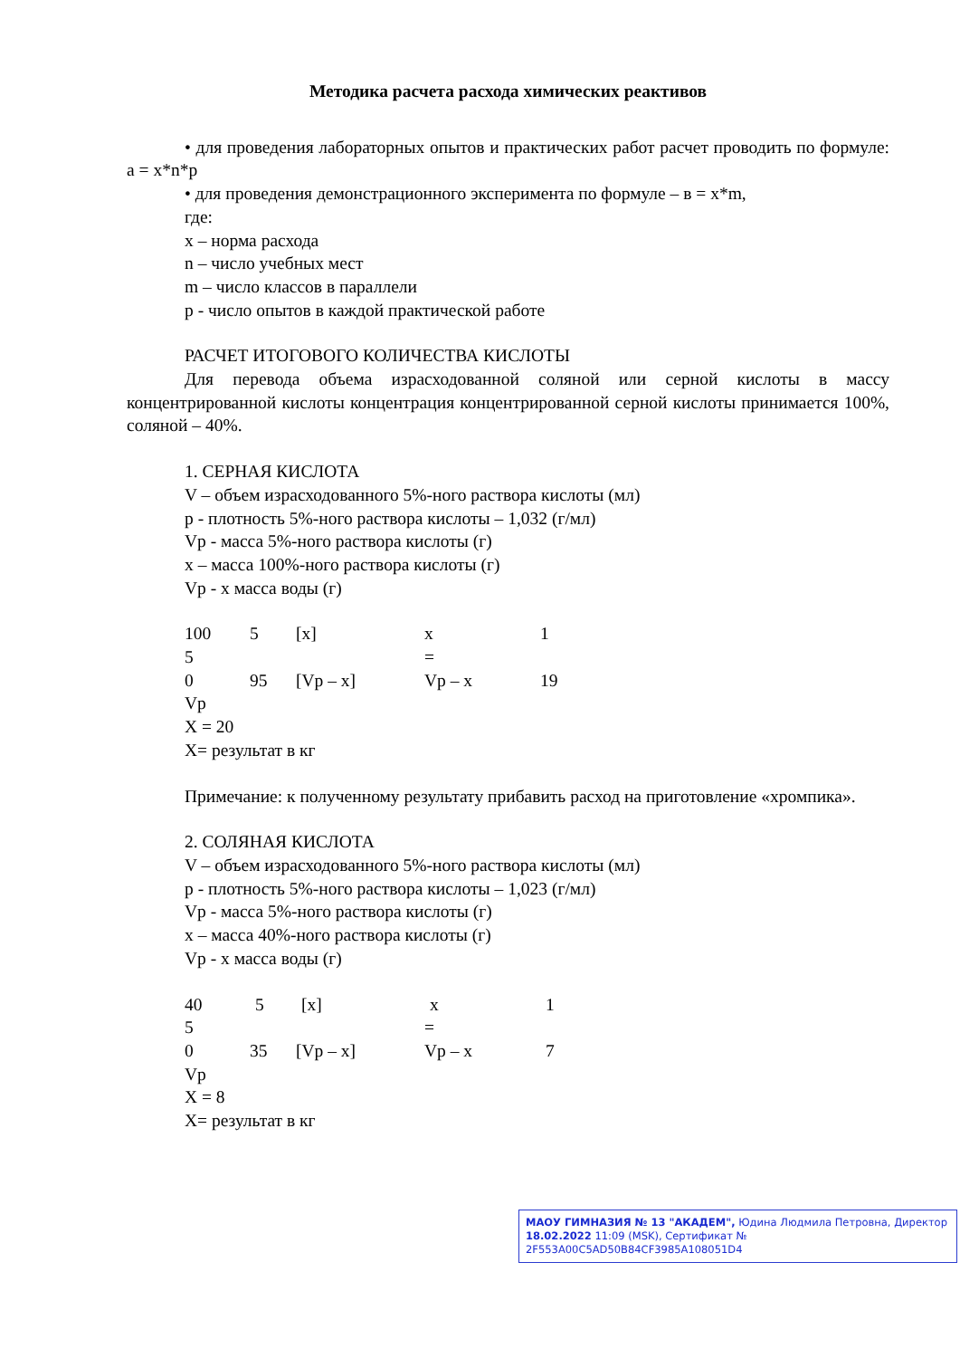Методика расчета расхода химических реактивов
• для проведения лабораторных опытов и практических работ расчет проводить по формуле: a = x*n*p
• для проведения демонстрационного эксперимента по формуле – в = x*m,
где:
x – норма расхода
n – число учебных мест
m – число классов в параллели
p - число опытов в каждой практической работе
РАСЧЕТ ИТОГОВОГО КОЛИЧЕСТВА КИСЛОТЫ
Для перевода объема израсходованной соляной или серной кислоты в массу концентрированной кислоты концентрация концентрированной серной кислоты принимается 100%, соляной – 40%.
1. СЕРНАЯ КИСЛОТА
V – объем израсходованного 5%-ного раствора кислоты (мл)
p - плотность 5%-ного раствора кислоты – 1,032 (г/мл)
Vp - масса 5%-ного раствора кислоты (г)
x – масса 100%-ного раствора кислоты (г)
Vp - x масса воды (г)
100 5 [x] x 1
5 =
0 95 [Vp – x] Vp – x 19
Vp
X = 20
X= результат в кг
Примечание: к полученному результату прибавить расход на приготовление «хромпика».
2. СОЛЯНАЯ КИСЛОТА
V – объем израсходованного 5%-ного раствора кислоты (мл)
p - плотность 5%-ного раствора кислоты – 1,023 (г/мл)
Vp - масса 5%-ного раствора кислоты (г)
x – масса 40%-ного раствора кислоты (г)
Vp - x масса воды (г)
40 5 [x] x 1
5 =
0 35 [Vp – x] Vp – x 7
Vp
X = 8
X= результат в кг
МАОУ ГИМНАЗИЯ № 13 "АКАДЕМ", Юдина Людмила Петровна, Директор
18.02.2022 11:09 (MSK), Сертификат № 2F553A00C5AD50B84CF3985A108051D4